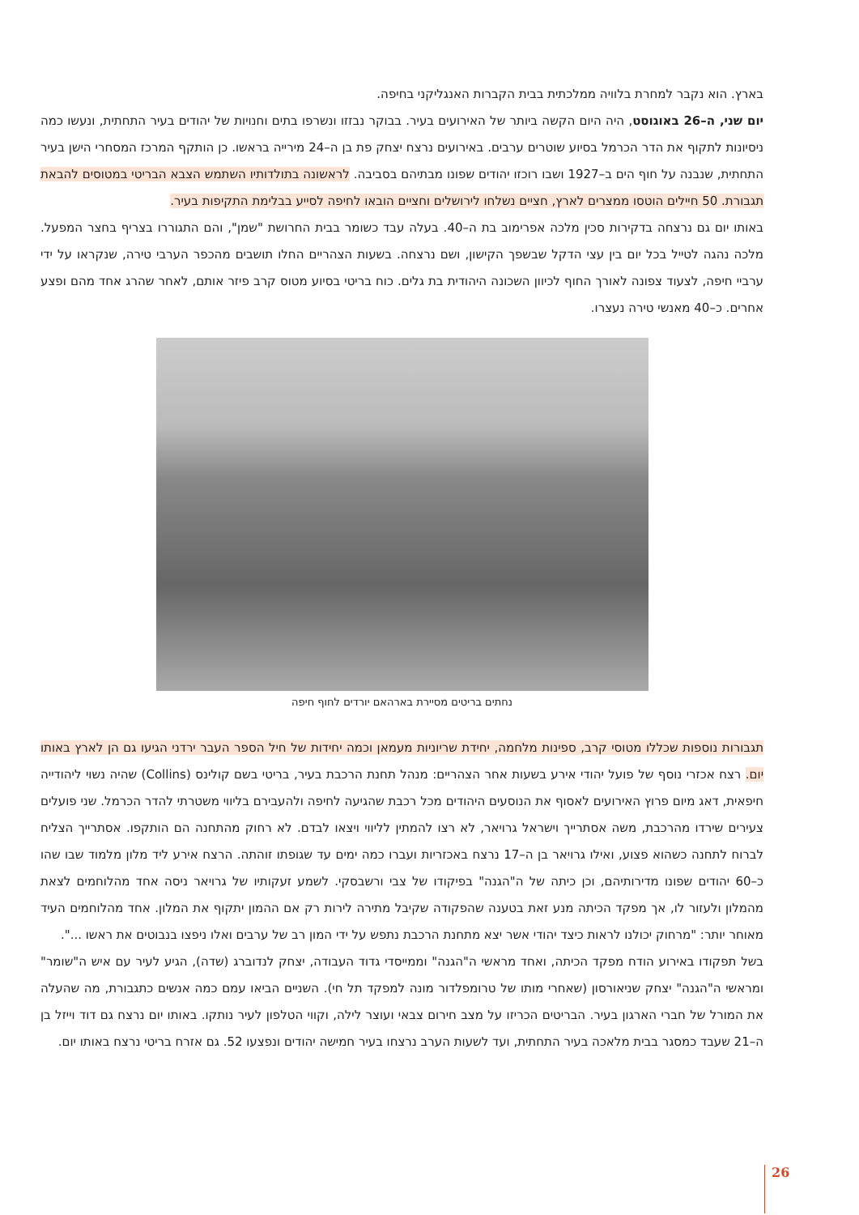בארץ. הוא נקבר למחרת בלוויה ממלכתית בבית הקברות האנגליקני בחיפה.
יום שני, ה–26 באוגוסט, היה היום הקשה ביותר של האירועים בעיר. בבוקר נבזזו ונשרפו בתים וחנויות של יהודים בעיר התחתית, ונעשו כמה ניסיונות לתקוף את הדר הכרמל בסיוע שוטרים ערבים. באירועים נרצח יצחק פת בן ה–24 מירייה בראשו. כן הותקף המרכז המסחרי הישן בעיר התחתית, שנבנה על חוף הים ב–1927 ושבו רוכזו יהודים שפונו מבתיהם בסביבה. לראשונה בתולדותיו השתמש הצבא הבריטי במטוסים להבאת תגבורת. 50 חיילים הוטסו ממצרים לארץ, חציים נשלחו לירושלים וחציים הובאו לחיפה לסייע בבלימת התקיפות בעיר.
באותו יום גם נרצחה בדקירות סכין מלכה אפרימוב בת ה–40. בעלה עבד כשומר בבית החרושת "שמן", והם התגוררו בצריף בחצר המפעל. מלכה נהגה לטייל בכל יום בין עצי הדקל שבשפך הקישון, ושם נרצחה. בשעות הצהריים החלו תושבים מהכפר הערבי טירה, שנקראו על ידי ערביי חיפה, לצעוד צפונה לאורך החוף לכיוון השכונה היהודית בת גלים. כוח בריטי בסיוע מטוס קרב פיזר אותם, לאחר שהרג אחד מהם ופצע אחרים. כ–40 מאנשי טירה נעצרו.
נחתים בריטים מסיירת בארהאם יורדים לחוף חיפה
תגבורות נוספות שכללו מטוסי קרב, ספינות מלחמה, יחידת שריוניות מעמאן וכמה יחידות של חיל הספר העבר ירדני הגיעו גם הן לארץ באותו יום. רצח אכזרי נוסף של פועל יהודי אירע בשעות אחר הצהריים: מנהל תחנת הרכבת בעיר, בריטי בשם קולינס (Collins) שהיה נשוי ליהודייה חיפאית, דאג מיום פרוץ האירועים לאסוף את הנוסעים היהודים מכל רכבת שהגיעה לחיפה ולהעבירם בליווי משטרתי להדר הכרמל. שני פועלים צעירים שירדו מהרכבת, משה אסתרייך וישראל גרויאר, לא רצו להמתין לליווי ויצאו לבדם. לא רחוק מהתחנה הם הותקפו. אסתרייך הצליח לברוח לתחנה כשהוא פצוע, ואילו גרויאר בן ה–17 נרצח באכזריות ועברו כמה ימים עד שגופתו זוהתה. הרצח אירע ליד מלון מלמוד שבו שהו כ–60 יהודים שפונו מדירותיהם, וכן כיתה של ה"הגנה" בפיקודו של צבי ורשבסקי. לשמע זעקותיו של גרויאר ניסה אחד מהלוחמים לצאת מהמלון ולעזור לו, אך מפקד הכיתה מנע זאת בטענה שהפקודה שקיבל מתירה לירות רק אם ההמון יתקוף את המלון. אחד מהלוחמים העיד מאוחר יותר: "מרחוק יכולנו לראות כיצד יהודי אשר יצא מתחנת הרכבת נתפש על ידי המון רב של ערבים ואלו ניפצו בנבוטים את ראשו ...".
בשל תפקודו באירוע הודח מפקד הכיתה, ואחד מראשי ה"הגנה" וממייסדי גדוד העבודה, יצחק לנדוברג (שדה), הגיע לעיר עם איש ה"שומר" ומראשי ה"הגנה" יצחק שניאורסון (שאחרי מותו של טרומפלדור מונה למפקד תל חי). השניים הביאו עמם כמה אנשים כתגבורת, מה שהעלה את המורל של חברי הארגון בעיר. הבריטים הכריזו על מצב חירום צבאי ועוצר לילה, וקווי הטלפון לעיר נותקו. באותו יום נרצח גם דוד וייזל בן ה–21 שעבד כמסגר בבית מלאכה בעיר התחתית, ועד לשעות הערב נרצחו בעיר חמישה יהודים ונפצעו 52. גם אזרח בריטי נרצח באותו יום.
26